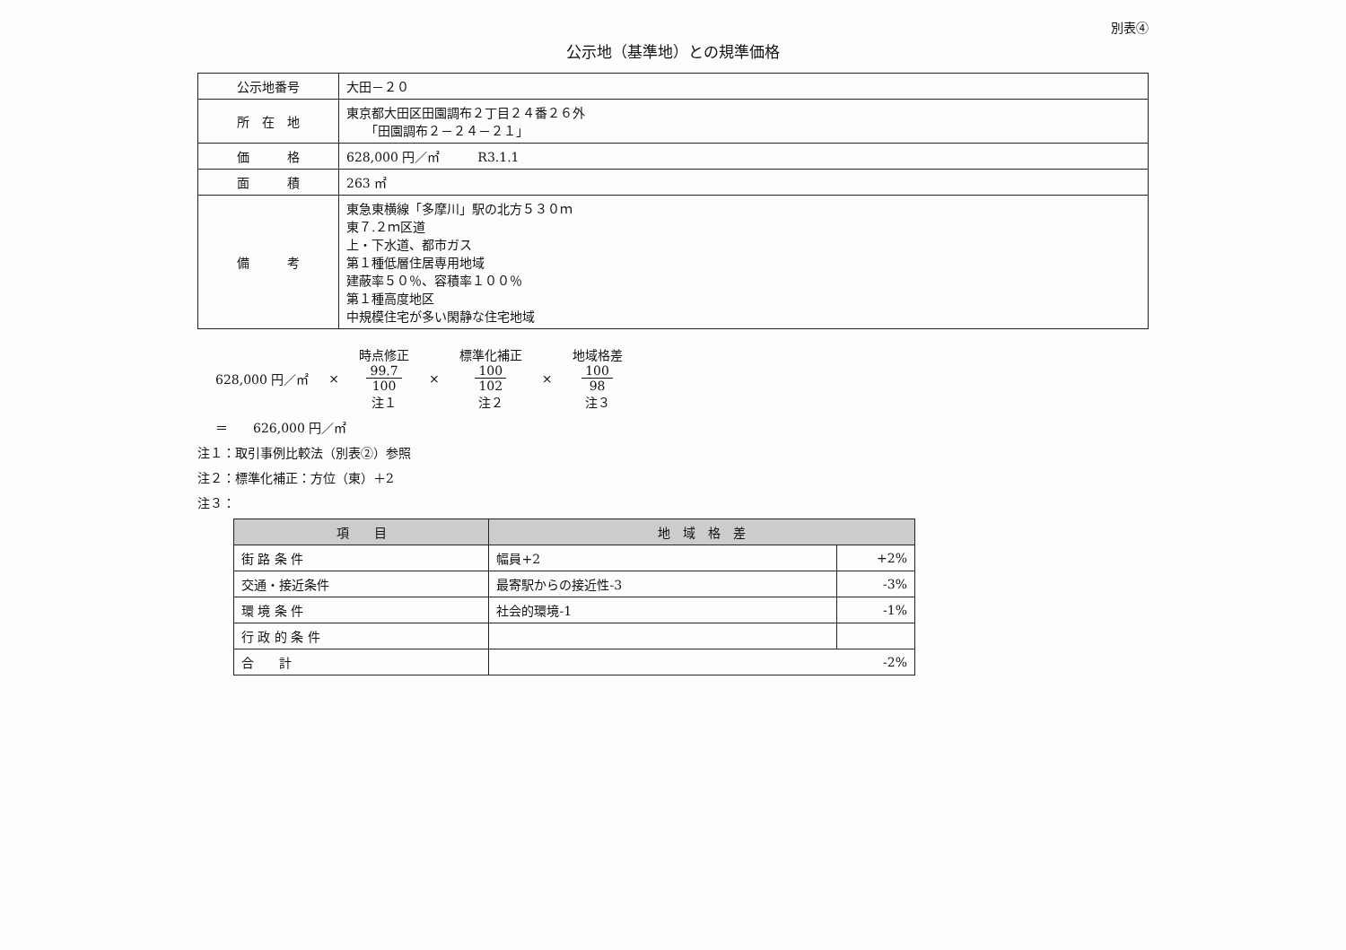別表④
公示地（基準地）との規準価格
| 公示地番号 | 大田－２０ |
| 所 在 地 | 東京都大田区田園調布２丁目２４番２６外 「田園調布２－２４－２１」 |
| 価 格 | 628,000 円／㎡ R3.1.1 |
| 面 積 | 263 ㎡ |
| 備 考 | 東急東横線「多摩川」駅の北方５３０ｍ 東７.２ｍ区道 上・下水道、都市ガス 第１種低層住居専用地域 建蔽率５０％、容積率１００％ 第１種高度地区 中規模住宅が多い閑静な住宅地域 |
628,000 円／㎡ ×
時点修正
99.7 100
注１
×
標準化補正
100 102
注２
×
地域格差
100 98
注３
＝　　626,000 円／㎡
注１：取引事例比較法（別表②）参照
注２：標準化補正：方位（東）＋2
注３：
| 項 目 | 地 域 格 差 | |
| --- | --- | --- |
| 街 路 条 件 | 幅員+2 | +2% |
| 交通・接近条件 | 最寄駅からの接近性-3 | -3% |
| 環 境 条 件 | 社会的環境-1 | -1% |
| 行 政 的 条 件 | | |
| 合 計 | -2% | |